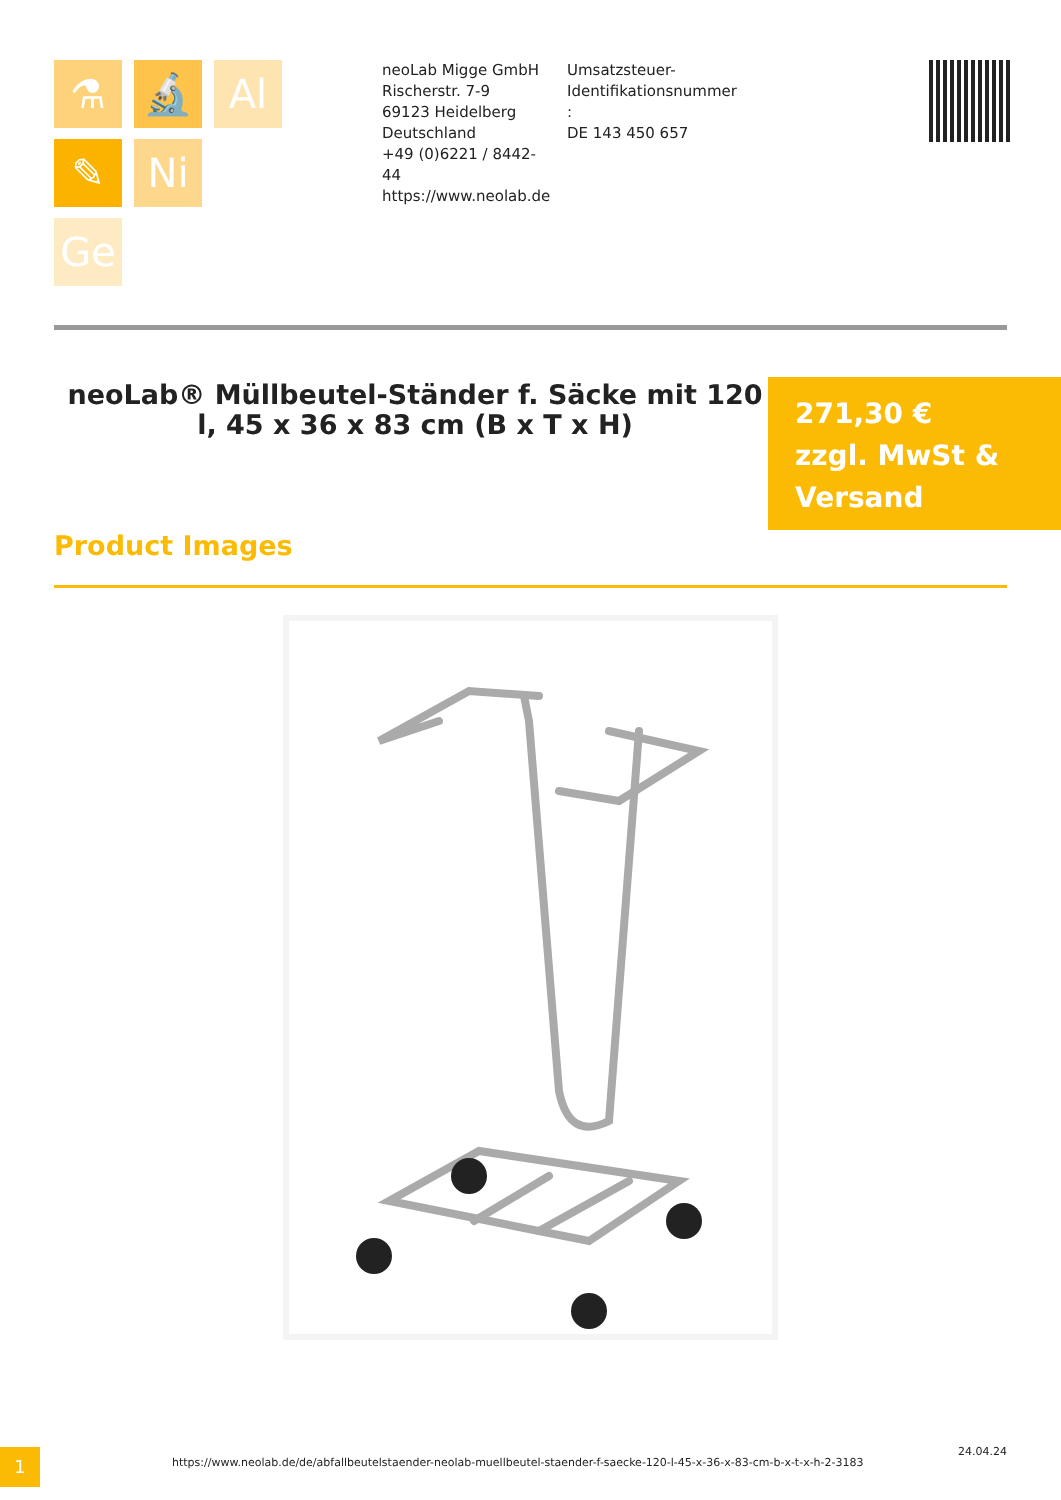⚗ 🔬 Al
✎ Ni
Ge
neoLab Migge GmbH
Rischerstr. 7-9
69123 Heidelberg
Deutschland
+49 (0)6221 / 8442-44
https://www.neolab.de
Umsatzsteuer-Identifikationsnummer :
DE 143 450 657
neoLab® Müllbeutel-Ständer f. Säcke mit 120 l, 45 x 36 x 83 cm (B x T x H)
271,30 €
zzgl. MwSt & Versand
Product Images
1
https://www.neolab.de/de/abfallbeutelstaender-neolab-muellbeutel-staender-f-saecke-120-l-45-x-36-x-83-cm-b-x-t-x-h-2-3183
24.04.24